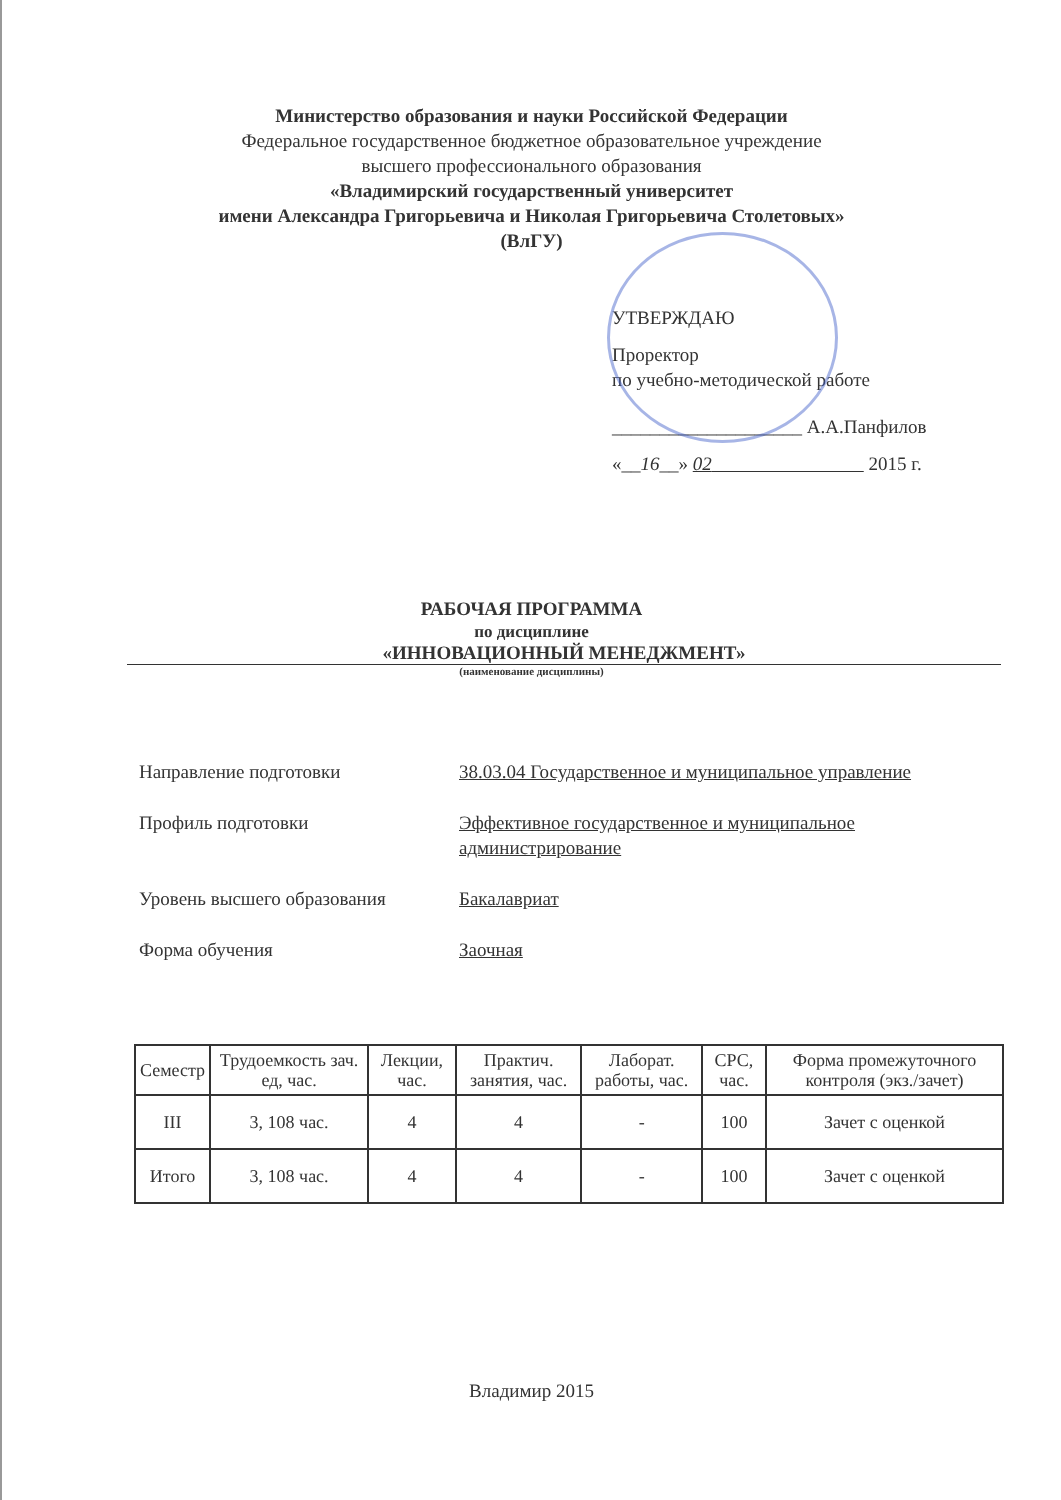Министерство образования и науки Российской Федерации
Федеральное государственное бюджетное образовательное учреждение
высшего профессионального образования
«Владимирский государственный университет
имени Александра Григорьевича и Николая Григорьевича Столетовых»
(ВлГУ)
УТВЕРЖДАЮ
Проректор
по учебно-методической работе
____________________ А.А.Панфилов
«__16__» 02 2015 г.
РАБОЧАЯ ПРОГРАММА
по дисциплине
«ИННОВАЦИОННЫЙ МЕНЕДЖМЕНТ»
(наименование дисциплины)
| Направление подготовки | 38.03.04 Государственное и муниципальное управление |
| Профиль подготовки | Эффективное государственное и муниципальное администрирование |
| Уровень высшего образования | Бакалавриат |
| Форма обучения | Заочная |
| Семестр | Трудоемкость зач. ед, час. | Лекции, час. | Практич. занятия, час. | Лаборат. работы, час. | СРС, час. | Форма промежуточного контроля (экз./зачет) |
| --- | --- | --- | --- | --- | --- | --- |
| III | 3, 108 час. | 4 | 4 | - | 100 | Зачет с оценкой |
| Итого | 3, 108 час. | 4 | 4 | - | 100 | Зачет с оценкой |
Владимир 2015